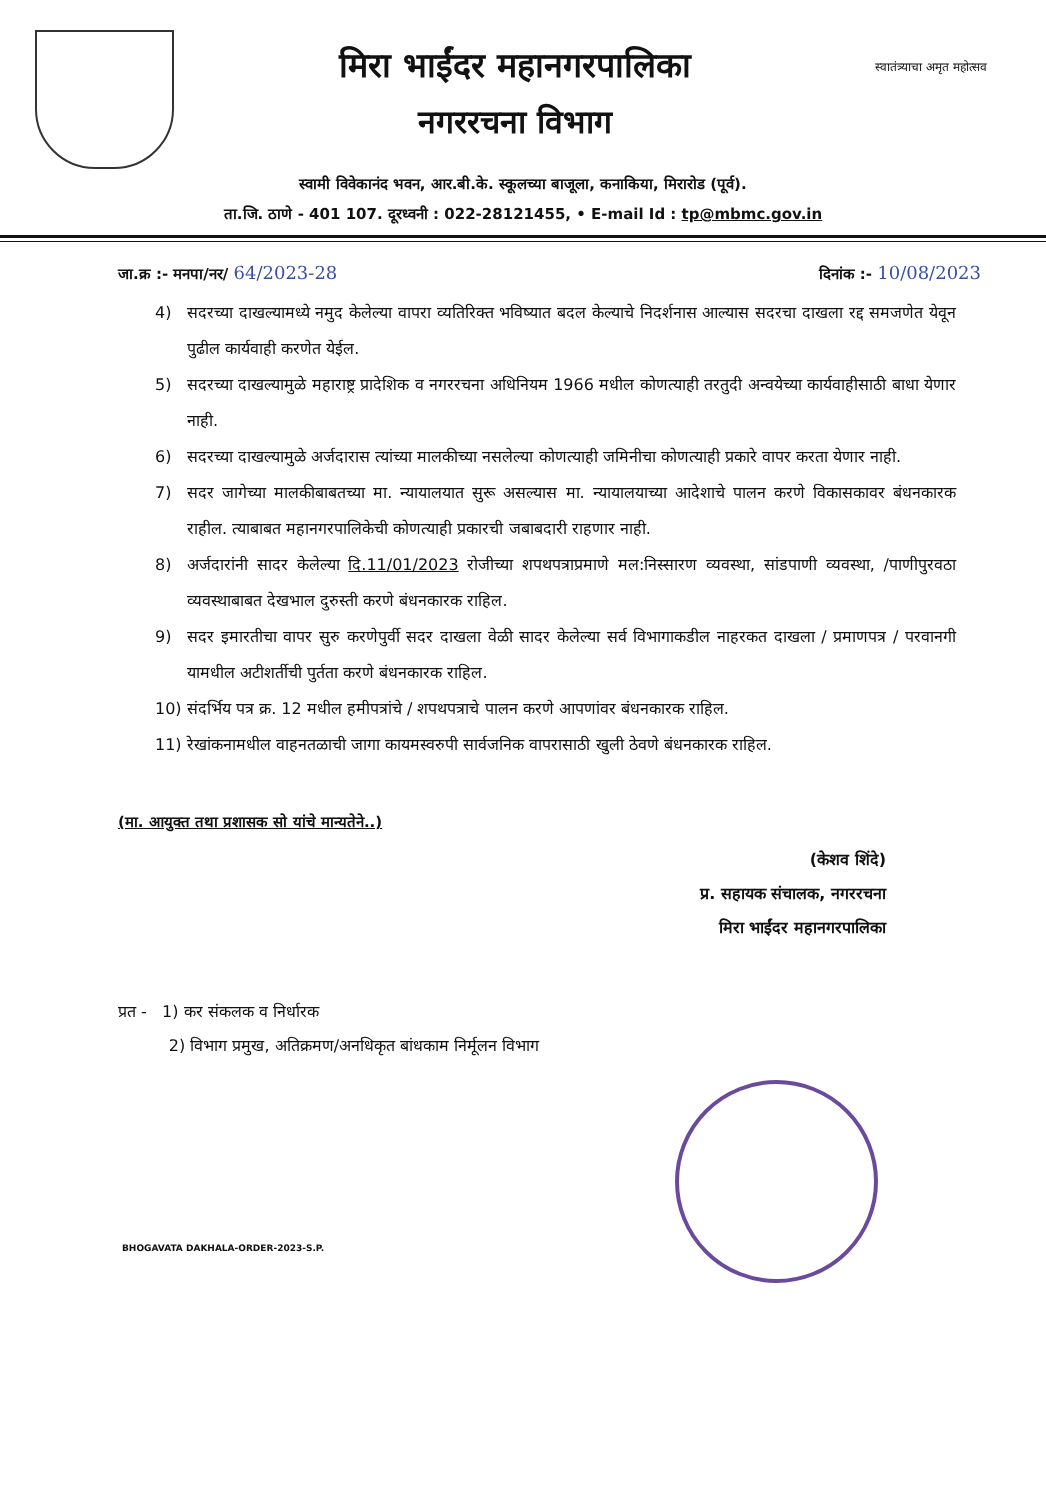मिरा भाईंदर महानगरपालिका
नगररचना विभाग
स्वातंत्र्याचा अमृत महोत्सव
स्वामी विवेकानंद भवन, आर.बी.के. स्कूलच्या बाजूला, कनाकिया, मिरारोड (पूर्व).
ता.जि. ठाणे - 401 107. दूरध्वनी : 022-28121455, • E-mail Id : tp@mbmc.gov.in
जा.क्र :- मनपा/नर/ 64/2023-28
दिनांक :- 10/08/2023
4) सदरच्या दाखल्यामध्ये नमुद केलेल्या वापरा व्यतिरिक्त भविष्यात बदल केल्याचे निदर्शनास आल्यास सदरचा दाखला रद्द समजणेत येवून पुढील कार्यवाही करणेत येईल.
5) सदरच्या दाखल्यामुळे महाराष्ट्र प्रादेशिक व नगररचना अधिनियम 1966 मधील कोणत्याही तरतुदी अन्वयेच्या कार्यवाहीसाठी बाधा येणार नाही.
6) सदरच्या दाखल्यामुळे अर्जदारास त्यांच्या मालकीच्या नसलेल्या कोणत्याही जमिनीचा कोणत्याही प्रकारे वापर करता येणार नाही.
7) सदर जागेच्या मालकीबाबतच्या मा. न्यायालयात सुरू असल्यास मा. न्यायालयाच्या आदेशाचे पालन करणे विकासकावर बंधनकारक राहील. त्याबाबत महानगरपालिकेची कोणत्याही प्रकारची जबाबदारी राहणार नाही.
8) अर्जदारांनी सादर केलेल्या दि.11/01/2023 रोजीच्या शपथपत्राप्रमाणे मल:निस्सारण व्यवस्था, सांडपाणी व्यवस्था, /पाणीपुरवठा व्यवस्थाबाबत देखभाल दुरुस्ती करणे बंधनकारक राहिल.
9) सदर इमारतीचा वापर सुरु करणेपुर्वी सदर दाखला वेळी सादर केलेल्या सर्व विभागाकडील नाहरकत दाखला / प्रमाणपत्र / परवानगी यामधील अटीशर्तीची पुर्तता करणे बंधनकारक राहिल.
10) संदर्भिय पत्र क्र. 12 मधील हमीपत्रांचे / शपथपत्राचे पालन करणे आपणांवर बंधनकारक राहिल.
11) रेखांकनामधील वाहनतळाची जागा कायमस्वरुपी सार्वजनिक वापरासाठी खुली ठेवणे बंधनकारक राहिल.
(मा. आयुक्त तथा प्रशासक सो यांचे मान्यतेने..)
(केशव शिंदे)
प्र. सहायक संचालक, नगररचना
मिरा भाईंदर महानगरपालिका
प्रत - 1) कर संकलक व निर्धारक
2) विभाग प्रमुख, अतिक्रमण/अनधिकृत बांधकाम निर्मूलन विभाग
BHOGAVATA DAKHALA-ORDER-2023-S.P.